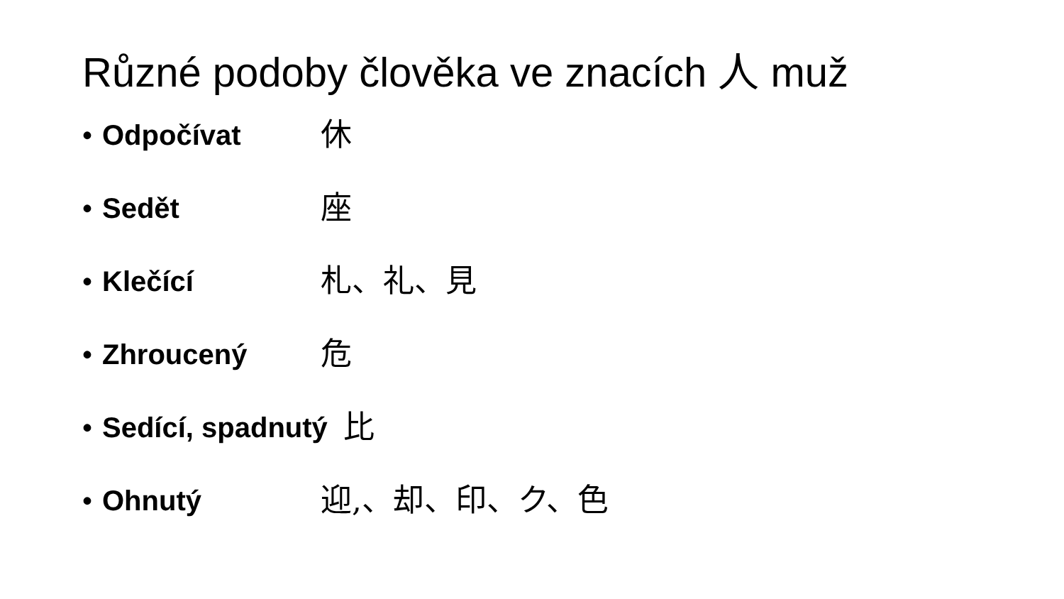Různé podoby člověka ve znacích 人 muž
• Odpočívat 休
• Sedět 座
• Klečící 札、礼、見
• Zhroucený 危
• Sedící, spadnutý 比
• Ohnutý 迎,、却、印、ク、色